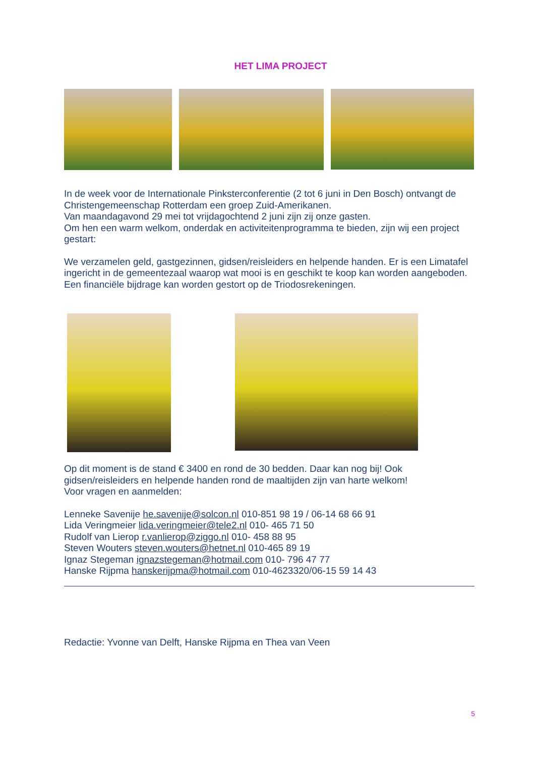HET LIMA PROJECT
In de week voor de Internationale Pinksterconferentie (2 tot 6 juni in Den Bosch) ontvangt de Christengemeenschap Rotterdam een groep Zuid-Amerikanen.
Van maandagavond 29 mei tot vrijdagochtend 2 juni zijn zij onze gasten.
Om hen een warm welkom, onderdak en activiteitenprogramma te bieden, zijn wij een project gestart:
We verzamelen geld, gastgezinnen, gidsen/reisleiders en helpende handen. Er is een Limatafel ingericht in de gemeentezaal waarop wat mooi is en geschikt te koop kan worden aangeboden. Een financiële bijdrage kan worden gestort op de Triodosrekeningen.
Op dit moment is de stand € 3400 en rond de 30 bedden. Daar kan nog bij! Ook gidsen/reisleiders en helpende handen rond de maaltijden zijn van harte welkom!
Voor vragen en aanmelden:
Lenneke Savenije he.savenije@solcon.nl 010-851 98 19 / 06-14 68 66 91
Lida Veringmeier lida.veringmeier@tele2.nl 010- 465 71 50
Rudolf van Lierop r.vanlierop@ziggo.nl 010- 458 88 95
Steven Wouters steven.wouters@hetnet.nl 010-465 89 19
Ignaz Stegeman ignazstegeman@hotmail.com 010- 796 47 77
Hanske Rijpma hanskerijpma@hotmail.com 010-4623320/06-15 59 14 43
Redactie: Yvonne van Delft, Hanske Rijpma en Thea van Veen
5